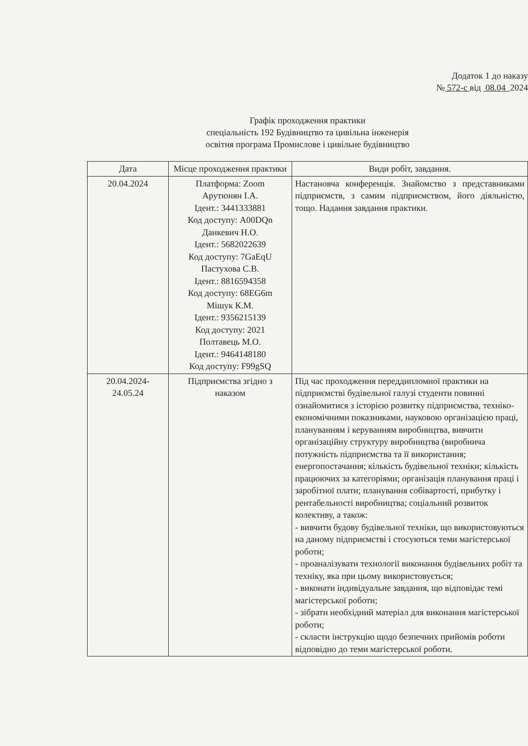Додаток 1 до наказу
№ 572-с від 08.04 2024
Графік проходження практики
спеціальність 192 Будівництво та цивільна інженерія
освітня програма Промислове і цивільне будівництво
| Дата | Місце проходження практики | Види робіт, завдання. |
| --- | --- | --- |
| 20.04.2024 | Платформа: Zoom Арутюнян І.А. Ідент.: 3441333881 Код доступу: A00DQn Данкевич Н.О. Ідент.: 5682022639 Код доступу: 7GaEqU Пастухова С.В. Ідент.: 8816594358 Код доступу: 68EG6m Мішук К.М. Ідент.: 9356215139 Код доступу: 2021 Полтавець М.О. Ідент.: 9464148180 Код доступу: F99gSQ | Настановча конференція. Знайомство з представниками підприємств, з самим підприємством, його діяльністю, тощо. Надання завдання практики. |
| 20.04.2024- 24.05.24 | Підприємства згідно з наказом | Під час проходження переддипломної практики на підприємстві будівельної галузі студенти повинні ознайомитися з історією розвитку підприємства, техніко-економічними показниками, науковою організацією праці, плануванням і керуванням виробництва, вивчити організаційну структуру виробництва (виробнича потужність підприємства та її використання; енергопостачання; кількість будівельної техніки; кількість працюючих за категоріями; організація планування праці і заробітної плати; планування собівартості, прибутку і рентабельності виробництва; соціальний розвиток колективу, а також: - вивчити будову будівельної техніки, що використовуються на даному підприємстві і стосуються теми магістерської роботи; - проаналізувати технології виконання будівельних робіт та техніку, яка при цьому використовується; - виконати індивідуальне завдання, що відповідає темі магістерської роботи; - зібрати необхідний матеріал для виконання магістерської роботи; - скласти інструкцію щодо безпечних прийомів роботи відповідно до теми магістерської роботи. |